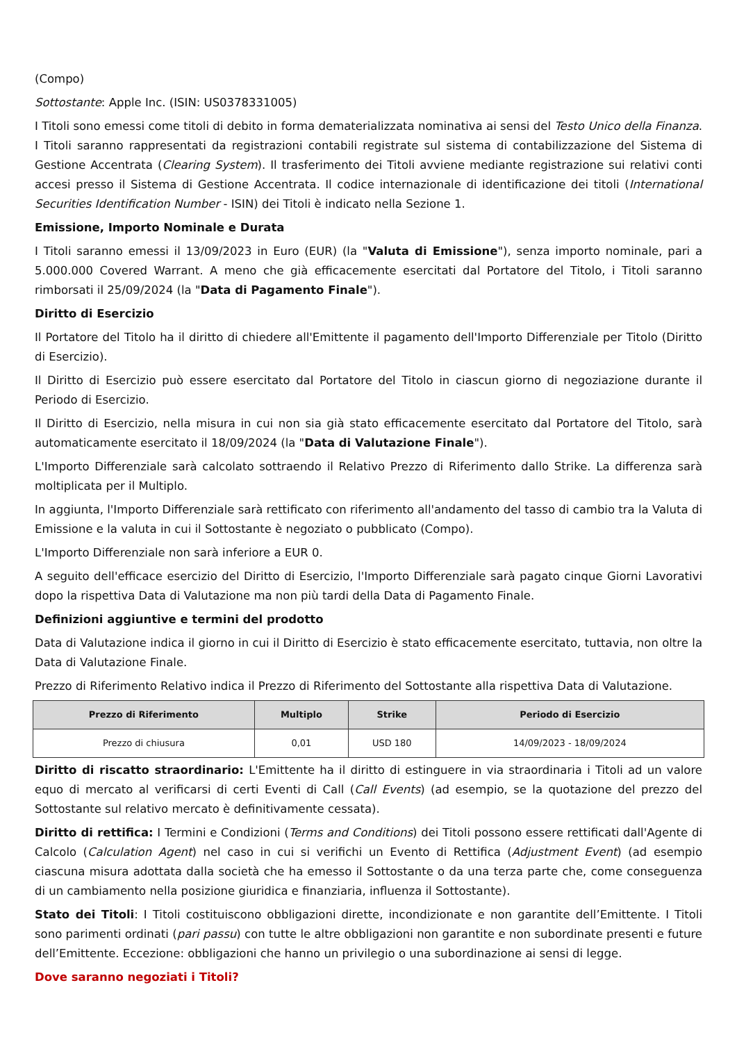(Compo)
Sottostante: Apple Inc. (ISIN: US0378331005)
I Titoli sono emessi come titoli di debito in forma dematerializzata nominativa ai sensi del Testo Unico della Finanza. I Titoli saranno rappresentati da registrazioni contabili registrate sul sistema di contabilizzazione del Sistema di Gestione Accentrata (Clearing System). Il trasferimento dei Titoli avviene mediante registrazione sui relativi conti accesi presso il Sistema di Gestione Accentrata. Il codice internazionale di identificazione dei titoli (International Securities Identification Number - ISIN) dei Titoli è indicato nella Sezione 1.
Emissione, Importo Nominale e Durata
I Titoli saranno emessi il 13/09/2023 in Euro (EUR) (la "Valuta di Emissione"), senza importo nominale, pari a 5.000.000 Covered Warrant. A meno che già efficacemente esercitati dal Portatore del Titolo, i Titoli saranno rimborsati il 25/09/2024 (la "Data di Pagamento Finale").
Diritto di Esercizio
Il Portatore del Titolo ha il diritto di chiedere all'Emittente il pagamento dell'Importo Differenziale per Titolo (Diritto di Esercizio).
Il Diritto di Esercizio può essere esercitato dal Portatore del Titolo in ciascun giorno di negoziazione durante il Periodo di Esercizio.
Il Diritto di Esercizio, nella misura in cui non sia già stato efficacemente esercitato dal Portatore del Titolo, sarà automaticamente esercitato il 18/09/2024 (la "Data di Valutazione Finale").
L'Importo Differenziale sarà calcolato sottraendo il Relativo Prezzo di Riferimento dallo Strike. La differenza sarà moltiplicata per il Multiplo.
In aggiunta, l'Importo Differenziale sarà rettificato con riferimento all'andamento del tasso di cambio tra la Valuta di Emissione e la valuta in cui il Sottostante è negoziato o pubblicato (Compo).
L'Importo Differenziale non sarà inferiore a EUR 0.
A seguito dell'efficace esercizio del Diritto di Esercizio, l'Importo Differenziale sarà pagato cinque Giorni Lavorativi dopo la rispettiva Data di Valutazione ma non più tardi della Data di Pagamento Finale.
Definizioni aggiuntive e termini del prodotto
Data di Valutazione indica il giorno in cui il Diritto di Esercizio è stato efficacemente esercitato, tuttavia, non oltre la Data di Valutazione Finale.
Prezzo di Riferimento Relativo indica il Prezzo di Riferimento del Sottostante alla rispettiva Data di Valutazione.
| Prezzo di Riferimento | Multiplo | Strike | Periodo di Esercizio |
| --- | --- | --- | --- |
| Prezzo di chiusura | 0,01 | USD 180 | 14/09/2023 - 18/09/2024 |
Diritto di riscatto straordinario: L'Emittente ha il diritto di estinguere in via straordinaria i Titoli ad un valore equo di mercato al verificarsi di certi Eventi di Call (Call Events) (ad esempio, se la quotazione del prezzo del Sottostante sul relativo mercato è definitivamente cessata).
Diritto di rettifica: I Termini e Condizioni (Terms and Conditions) dei Titoli possono essere rettificati dall'Agente di Calcolo (Calculation Agent) nel caso in cui si verifichi un Evento di Rettifica (Adjustment Event) (ad esempio ciascuna misura adottata dalla società che ha emesso il Sottostante o da una terza parte che, come conseguenza di un cambiamento nella posizione giuridica e finanziaria, influenza il Sottostante).
Stato dei Titoli: I Titoli costituiscono obbligazioni dirette, incondizionate e non garantite dell’Emittente. I Titoli sono parimenti ordinati (pari passu) con tutte le altre obbligazioni non garantite e non subordinate presenti e future dell’Emittente. Eccezione: obbligazioni che hanno un privilegio o una subordinazione ai sensi di legge.
Dove saranno negoziati i Titoli?